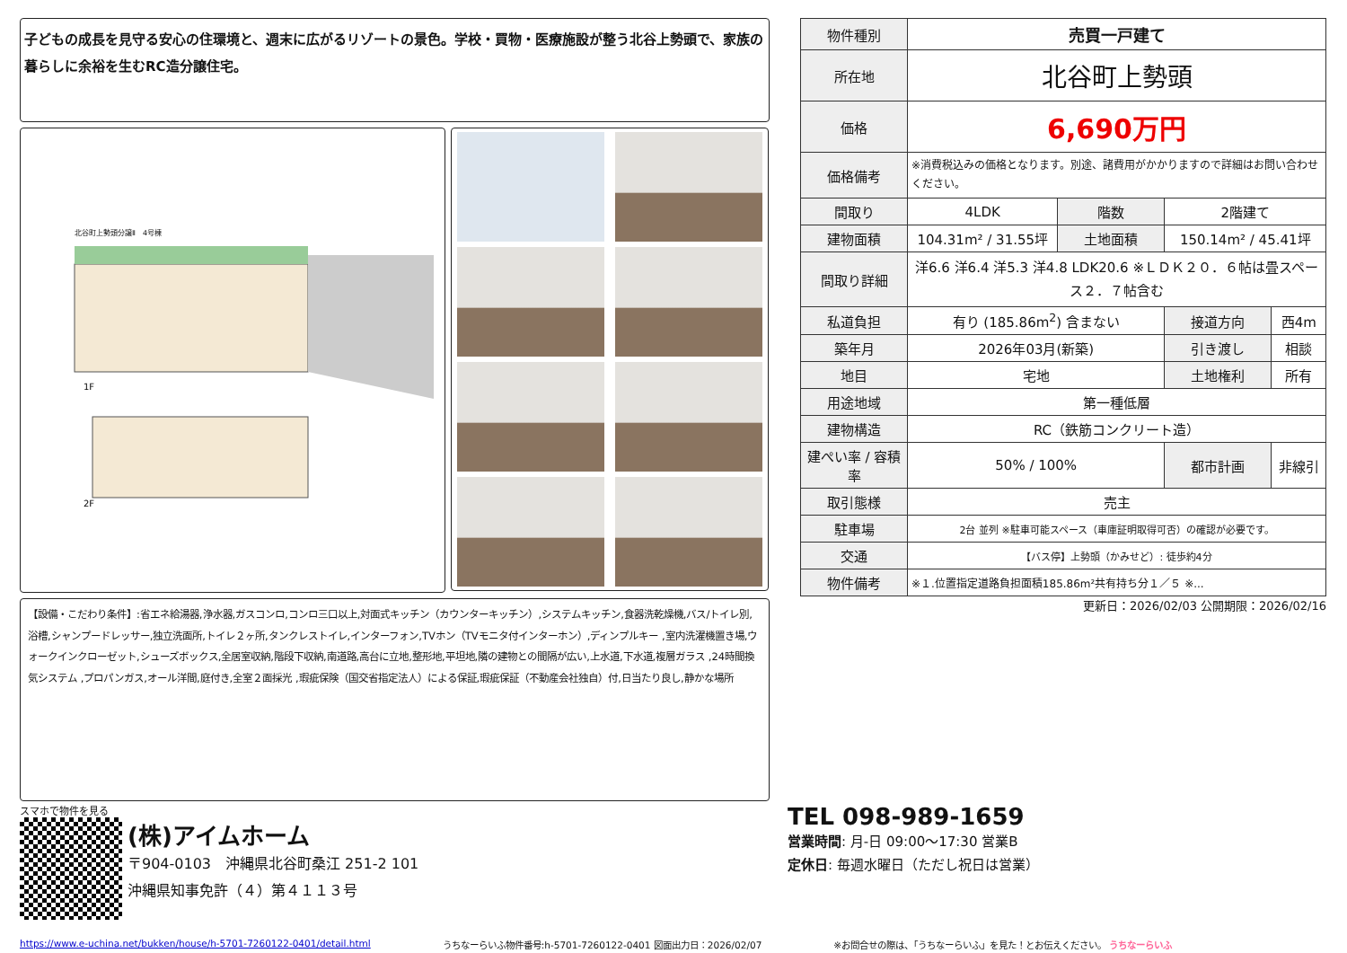子どもの成長を見守る安心の住環境と、週末に広がるリゾートの景色。学校・買物・医療施設が整う北谷上勢頭で、家族の暮らしに余裕を生むRC造分譲住宅。
北谷町上勢頭分譲Ⅱ　4号棟
1F
2F
【設備・こだわり条件】:省エネ給湯器,浄水器,ガスコンロ,コンロ三口以上,対面式キッチン（カウンターキッチン）,システムキッチン,食器洗乾燥機,バス/トイレ別,浴槽,シャンプードレッサー,独立洗面所,トイレ２ヶ所,タンクレストイレ,インターフォン,TVホン（TVモニタ付インターホン）,ディンプルキー ,室内洗濯機置き場,ウォークインクローゼット,シューズボックス,全居室収納,階段下収納,南道路,高台に立地,整形地,平坦地,隣の建物との間隔が広い,上水道,下水道,複層ガラス ,24時間換気システム ,プロパンガス,オール洋間,庭付き,全室２面採光 ,瑕疵保険（国交省指定法人）による保証,瑕疵保証（不動産会社独自）付,日当たり良し,静かな場所
| 物件種別 | 売買一戸建て | | | |
| 所在地 | 北谷町上勢頭 | | | |
| 価格 | 6,690万円 | | | |
| 価格備考 | ※消費税込みの価格となります。別途、諸費用がかかりますので詳細はお問い合わせください。 | | | |
| 間取り | 4LDK | 階数 | 2階建て | |
| 建物面積 | 104.31m² / 31.55坪 | 土地面積 | 150.14m² / 45.41坪 | |
| 間取り詳細 | 洋6.6 洋6.4 洋5.3 洋4.8 LDK20.6 ※ＬＤＫ２０．６帖は畳スペース２．７帖含む | | | |
| 私道負担 | 有り (185.86m<sup>2</sup>) 含まない | | 接道方向 | 西4m |
| 築年月 | 2026年03月(新築) | | 引き渡し | 相談 |
| 地目 | 宅地 | | 土地権利 | 所有 |
| 用途地域 | 第一種低層 | | | |
| 建物構造 | RC（鉄筋コンクリート造） | | | |
| 建ぺい率 / 容積率 | 50% / 100% | | 都市計画 | 非線引 |
| 取引態様 | 売主 | | | |
| 駐車場 | 2台 並列 ※駐車可能スペース（車庫証明取得可否）の確認が必要です。 | | | |
| 交通 | 【バス停】上勢頭（かみせど）: 徒歩約4分 | | | |
| 物件備考 | ※１.位置指定道路負担面積185.86m²共有持ち分１／５ ※... | | | |
更新日：2026/02/03 公開期限：2026/02/16
スマホで物件を見る
(株)アイムホーム
〒904-0103　沖縄県北谷町桑江 251-2 101
沖縄県知事免許（４）第４１１３号
TEL 098-989-1659
営業時間: 月-日 09:00〜17:30 営業B
定休日: 毎週水曜日（ただし祝日は営業）
https://www.e-uchina.net/bukken/house/h-5701-7260122-0401/detail.html うちなーらいふ物件番号:h-5701-7260122-0401 図面出力日：2026/02/07 ※お問合せの際は、「うちなーらいふ」を見た！とお伝えください。 うちなーらいふ